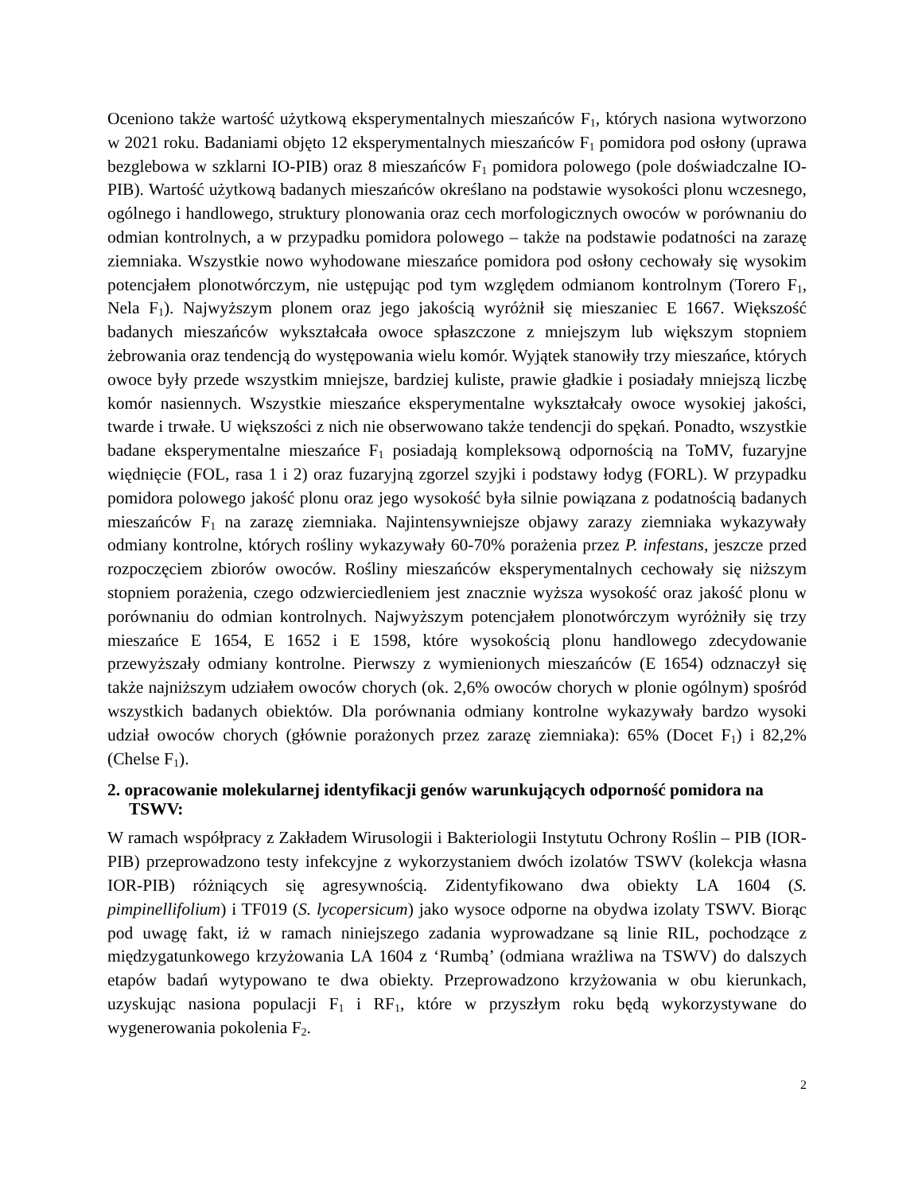Oceniono także wartość użytkową eksperymentalnych mieszańców F<sub>1</sub>, których nasiona wytworzono w 2021 roku. Badaniami objęto 12 eksperymentalnych mieszańców F<sub>1</sub> pomidora pod osłony (uprawa bezglebowa w szklarni IO-PIB) oraz 8 mieszańców F<sub>1</sub> pomidora polowego (pole doświadczalne IO-PIB). Wartość użytkową badanych mieszańców określano na podstawie wysokości plonu wczesnego, ogólnego i handlowego, struktury plonowania oraz cech morfologicznych owoców w porównaniu do odmian kontrolnych, a w przypadku pomidora polowego – także na podstawie podatności na zarazę ziemniaka. Wszystkie nowo wyhodowane mieszańce pomidora pod osłony cechowały się wysokim potencjałem plonotwórczym, nie ustępując pod tym względem odmianom kontrolnym (Torero F<sub>1</sub>, Nela F<sub>1</sub>). Najwyższym plonem oraz jego jakością wyróżnił się mieszaniec E 1667. Większość badanych mieszańców wykształcała owoce spłaszczone z mniejszym lub większym stopniem żebrowania oraz tendencją do występowania wielu komór. Wyjątek stanowiły trzy mieszańce, których owoce były przede wszystkim mniejsze, bardziej kuliste, prawie gładkie i posiadały mniejszą liczbę komór nasiennych. Wszystkie mieszańce eksperymentalne wykształcały owoce wysokiej jakości, twarde i trwałe. U większości z nich nie obserwowano także tendencji do spękań. Ponadto, wszystkie badane eksperymentalne mieszańce F<sub>1</sub> posiadają kompleksową odpornością na ToMV, fuzaryjne więdnięcie (FOL, rasa 1 i 2) oraz fuzaryjną zgorzel szyjki i podstawy łodyg (FORL). W przypadku pomidora polowego jakość plonu oraz jego wysokość była silnie powiązana z podatnością badanych mieszańców F<sub>1</sub> na zarazę ziemniaka. Najintensywniejsze objawy zarazy ziemniaka wykazywały odmiany kontrolne, których rośliny wykazywały 60-70% porażenia przez P. infestans, jeszcze przed rozpoczęciem zbiorów owoców. Rośliny mieszańców eksperymentalnych cechowały się niższym stopniem porażenia, czego odzwierciedleniem jest znacznie wyższa wysokość oraz jakość plonu w porównaniu do odmian kontrolnych. Najwyższym potencjałem plonotwórczym wyróżniły się trzy mieszańce E 1654, E 1652 i E 1598, które wysokością plonu handlowego zdecydowanie przewyższały odmiany kontrolne. Pierwszy z wymienionych mieszańców (E 1654) odznaczył się także najniższym udziałem owoców chorych (ok. 2,6% owoców chorych w plonie ogólnym) spośród wszystkich badanych obiektów. Dla porównania odmiany kontrolne wykazywały bardzo wysoki udział owoców chorych (głównie porażonych przez zarazę ziemniaka): 65% (Docet F<sub>1</sub>) i 82,2% (Chelse F<sub>1</sub>).
2. opracowanie molekularnej identyfikacji genów warunkujących odporność pomidora na TSWV:
W ramach współpracy z Zakładem Wirusologii i Bakteriologii Instytutu Ochrony Roślin – PIB (IOR-PIB) przeprowadzono testy infekcyjne z wykorzystaniem dwóch izolatów TSWV (kolekcja własna IOR-PIB) różniących się agresywnością. Zidentyfikowano dwa obiekty LA 1604 (S. pimpinellifolium) i TF019 (S. lycopersicum) jako wysoce odporne na obydwa izolaty TSWV. Biorąc pod uwagę fakt, iż w ramach niniejszego zadania wyprowadzane są linie RIL, pochodzące z międzygatunkowego krzyżowania LA 1604 z ‘Rumbą’ (odmiana wrażliwa na TSWV) do dalszych etapów badań wytypowano te dwa obiekty. Przeprowadzono krzyżowania w obu kierunkach, uzyskując nasiona populacji F<sub>1</sub> i RF<sub>1</sub>, które w przyszłym roku będą wykorzystywane do wygenerowania pokolenia F<sub>2</sub>.
2